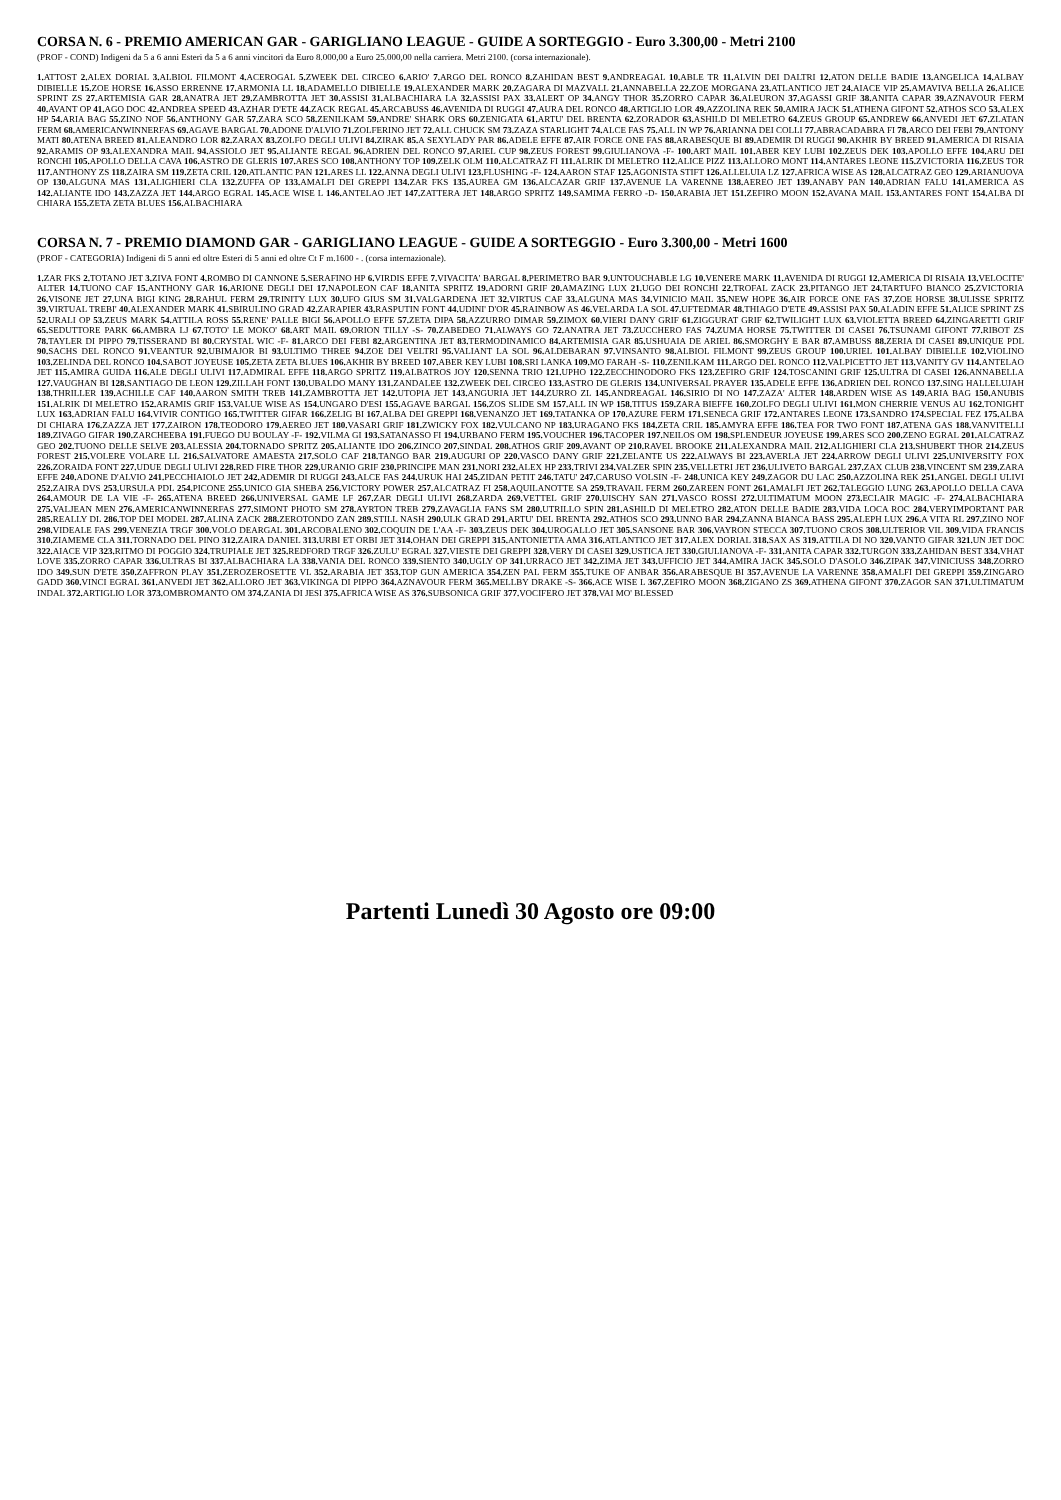CORSA N. 6 - PREMIO AMERICAN GAR - GARIGLIANO LEAGUE - GUIDE A SORTEGGIO - Euro 3.300,00 - Metri 2100
(PROF - COND) Indigeni da 5 a 6 anni Esteri da 5 a 6 anni vincitori da Euro 8.000,00 a Euro 25.000,00 nella carriera. Metri 2100. (corsa internazionale).
1. ATTOST 2. ALEX DORIAL 3. ALBIOL FILMONT 4. ACEROGAL 5. ZWEEK DEL CIRCEO 6. ARIO' 7. ARGO DEL RONCO 8. ZAHIDAN BEST 9. ANDREAGAL 10. ABLE TR 11. ALVIN DEI DALTRI 12. ATON DELLE BADIE 13. ANGELICA 14. ALBAY DIBIELLE 15. ZOE HORSE 16. ASSO ERRENNE 17. ARMONIA LL 18. ADAMELLO DIBIELLE 19. ALEXANDER MARK 20. ZAGARA DI MAZVALL 21. ANNABELLA 22. ZOE MORGANA 23. ATLANTICO JET 24. AIACE VIP 25. AMAVIVA BELLA 26. ALICE SPRINT ZS 27. ARTEMISIA GAR 28. ANATRA JET 29. ZAMBROTTA JET 30. ASSISI 31. ALBACHIARA LA 32. ASSISI PAX 33. ALERT OP 34. ANGY THOR 35. ZORRO CAPAR 36. ALEURON 37. AGASSI GRIF 38. ANITA CAPAR 39. AZNAVOUR FERM 40. AVANT OP 41. AGO DOC 42. ANDREA SPEED 43. AZHAR D'ETE 44. ZACK REGAL 45. ARCABUSS 46. AVENIDA DI RUGGI 47. AURA DEL RONCO 48. ARTIGLIO LOR 49. AZZOLINA REK 50. AMIRA JACK 51. ATHENA GIFONT 52. ATHOS SCO 53. ALEX HP 54. ARIA BAG 55. ZINO NOF 56. ANTHONY GAR 57. ZARA SCO 58. ZENILKAM 59. ANDRE' SHARK ORS 60. ZENIGATA 61. ARTU' DEL BRENTA 62. ZORADOR 63. ASHILD DI MELETRO 64. ZEUS GROUP 65. ANDREW 66. ANVEDI JET 67. ZLATAN FERM 68. AMERICANWINNERFAS 69. AGAVE BARGAL 70. ADONE D'ALVIO 71. ZOLFERINO JET 72. ALL CHUCK SM 73. ZAZA STARLIGHT 74. ALCE FAS 75. ALL IN WP 76. ARIANNA DEI COLLI 77. ABRACADABRA FI 78. ARCO DEI FEBI 79. ANTONY MATI 80. ATENA BREED 81. ALEANDRO LOR 82. ZARAX 83. ZOLFO DEGLI ULIVI 84. ZIRAK 85. A SEXYLADY PAR 86. ADELE EFFE 87. AIR FORCE ONE FAS 88. ARABESQUE BI 89. ADEMIR DI RUGGI 90. AKHIR BY BREED 91. AMERICA DI RISAIA 92. ARAMIS OP 93. ALEXANDRA MAIL 94. ASSIOLO JET 95. ALIANTE REGAL 96. ADRIEN DEL RONCO 97. ARIEL CUP 98. ZEUS FOREST 99. GIULIANOVA -F- 100. ART MAIL 101. ABER KEY LUBI 102. ZEUS DEK 103. APOLLO EFFE 104. ARU DEI RONCHI 105. APOLLO DELLA CAVA 106. ASTRO DE GLERIS 107. ARES SCO 108. ANTHONY TOP 109. ZELK OLM 110. ALCATRAZ FI 111. ALRIK DI MELETRO 112. ALICE PIZZ 113. ALLORO MONT 114. ANTARES LEONE 115. ZVICTORIA 116. ZEUS TOR 117. ANTHONY ZS 118. ZAIRA SM 119. ZETA CRIL 120. ATLANTIC PAN 121. ARES LL 122. ANNA DEGLI ULIVI 123. FLUSHING -F- 124. AARON STAF 125. AGONISTA STIFT 126. ALLELUIA LZ 127. AFRICA WISE AS 128. ALCATRAZ GEO 129. ARIANUOVA OP 130. ALGUNA MAS 131. ALIGHIERI CLA 132. ZUFFA OP 133. AMALFI DEI GREPPI 134. ZAR FKS 135. AUREA GM 136. ALCAZAR GRIF 137. AVENUE LA VARENNE 138. AEREO JET 139. ANABY PAN 140. ADRIAN FALU 141. AMERICA AS 142. ALIANTE IDO 143. ZAZZA JET 144. ARGO EGRAL 145. ACE WISE L 146. ANTELAO JET 147. ZATTERA JET 148. ARGO SPRITZ 149. SAMIMA FERRO -D- 150. ARABIA JET 151. ZEFIRO MOON 152. AVANA MAIL 153. ANTARES FONT 154. ALBA DI CHIARA 155. ZETA ZETA BLUES 156. ALBACHIARA
CORSA N. 7 - PREMIO DIAMOND GAR - GARIGLIANO LEAGUE - GUIDE A SORTEGGIO - Euro 3.300,00 - Metri 1600
(PROF - CATEGORIA) Indigeni di 5 anni ed oltre Esteri di 5 anni ed oltre Ct F m.1600 - . (corsa internazionale).
1. ZAR FKS 2. TOTANO JET 3. ZIVA FONT 4. ROMBO DI CANNONE 5. SERAFINO HP 6. VIRDIS EFFE 7. VIVACITA' BARGAL 8. PERIMETRO BAR 9. UNTOUCHABLE LG 10. VENERE MARK 11. AVENIDA DI RUGGI 12. AMERICA DI RISAIA 13. VELOCITE' ALTER 14. TUONO CAF 15. ANTHONY GAR 16. ARIONE DEGLI DEI 17. NAPOLEON CAF 18. ANITA SPRITZ 19. ADORNI GRIF 20. AMAZING LUX 21. UGO DEI RONCHI 22. TROFAL ZACK 23. PITANGO JET 24. TARTUFO BIANCO 25. ZVICTORIA 26. VISONE JET 27. UNA BIGI KING 28. RAHUL FERM 29. TRINITY LUX 30. UFO GIUS SM 31. VALGARDENA JET 32. VIRTUS CAF 33. ALGUNA MAS 34. VINICIO MAIL 35. NEW HOPE 36. AIR FORCE ONE FAS 37. ZOE HORSE 38. ULISSE SPRITZ 39. VIRTUAL TREBI' 40. ALEXANDER MARK 41. SBIRULINO GRAD 42. ZARAPIER 43. RASPUTIN FONT 44. UDINI' D'OR 45. RAINBOW AS 46. VELARDA LA SOL 47. UFTEDMAR 48. THIAGO D'ETE 49. ASSISI PAX 50. ALADIN EFFE 51. ALICE SPRINT ZS 52. URALI OP 53. ZEUS MARK 54. ATTILA ROSS 55. RENE' PALLE BIGI 56. APOLLO EFFE 57. ZETA DIPA 58. AZZURRO DIMAR 59. ZIMOX 60. VIERI DANY GRIF 61. ZIGGURAT GRIF 62. TWILIGHT LUX 63. VIOLETTA BREED 64. ZINGARETTI GRIF 65. SEDUTTORE PARK 66. AMBRA LJ 67. TOTO' LE MOKO' 68. ART MAIL 69. ORION TILLY -S- 70. ZABEDEO 71. ALWAYS GO 72. ANATRA JET 73. ZUCCHERO FAS 74. ZUMA HORSE 75. TWITTER DI CASEI 76. TSUNAMI GIFONT 77. RIBOT ZS 78. TAYLER DI PIPPO 79. TISSERAND BI 80. CRYSTAL WIC -F- 81. ARCO DEI FEBI 82. ARGENTINA JET 83. TERMODINAMICO 84. ARTEMISIA GAR 85. USHUAIA DE ARIEL 86. SMORGHY E BAR 87. AMBUSS 88. ZERIA DI CASEI 89. UNIQUE PDL 90. SACHS DEL RONCO 91. VEANTUR 92. UBIMAJOR BI 93. ULTIMO THREE 94. ZOE DEI VELTRI 95. VALIANT LA SOL 96. ALDEBARAN 97. VINSANTO 98. ALBIOL FILMONT 99. ZEUS GROUP 100. URIEL 101. ALBAY DIBIELLE 102. VIOLINO 103. ZELINDA DEL RONCO 104. SABOT JOYEUSE 105. ZETA ZETA BLUES 106. AKHIR BY BREED 107. ABER KEY LUBI 108. SRI LANKA 109. MO FARAH -S- 110. ZENILKAM 111. ARGO DEL RONCO 112. VALPICETTO JET 113. VANITY GV 114. ANTELAO JET 115. AMIRA GUIDA 116. ALE DEGLI ULIVI 117. ADMIRAL EFFE 118. ARGO SPRITZ 119. ALBATROS JOY 120. SENNA TRIO 121. UPHO 122. ZECCHINODORO FKS 123. ZEFIRO GRIF 124. TOSCANINI GRIF 125. ULTRA DI CASEI 126. ANNABELLA 127. VAUGHAN BI 128. SANTIAGO DE LEON 129. ZILLAH FONT 130. UBALDO MANY 131. ZANDALEE 132. ZWEEK DEL CIRCEO 133. ASTRO DE GLERIS 134. UNIVERSAL PRAYER 135. ADELE EFFE 136. ADRIEN DEL RONCO 137. SING HALLELUJAH 138. THRILLER 139. ACHILLE CAF 140. AARON SMITH TREB 141. ZAMBROTTA JET 142. UTOPIA JET 143. ANGURIA JET 144. ZURRO ZL 145. ANDREAGAL 146. SIRIO DI NO 147. ZAZA' ALTER 148. ARDEN WISE AS 149. ARIA BAG 150. ANUBIS 151. ALRIK DI MELETRO 152. ARAMIS GRIF 153. VALUE WISE AS 154. UNGARO D'ESI 155. AGAVE BARGAL 156. ZOS SLIDE SM 157. ALL IN WP 158. TITUS 159. ZARA BIEFFE 160. ZOLFO DEGLI ULIVI 161. MON CHERRIE VENUS AU 162. TONIGHT LUX 163. ADRIAN FALU 164. VIVIR CONTIGO 165. TWITTER GIFAR 166. ZELIG BI 167. ALBA DEI GREPPI 168. VENANZO JET 169. TATANKA OP 170. AZURE FERM 171. SENECA GRIF 172. ANTARES LEONE 173. SANDRO 174. SPECIAL FEZ 175. ALBA DI CHIARA 176. ZAZZA JET 177. ZAIRON 178. TEODORO 179. AEREO JET 180. VASARI GRIF 181. ZWICKY FOX 182. VULCANO NP 183. URAGANO FKS 184. ZETA CRIL 185. AMYRA EFFE 186. TEA FOR TWO FONT 187. ATENA GAS 188. VANVITELLI 189. ZIVAGO GIFAR 190. ZARCHEEBA 191. FUEGO DU BOULAY -F- 192. VILMA GI 193. SATANASSO FI 194. URBANO FERM 195. VOUCHER 196. TACOPER 197. NEILOS OM 198. SPLENDEUR JOYEUSE 199. ARES SCO 200. ZENO EGRAL 201. ALCATRAZ GEO 202. TUONO DELLE SELVE 203. ALESSIA 204. TORNADO SPRITZ 205. ALIANTE IDO 206. ZINCO 207. SINDAL 208. ATHOS GRIF 209. AVANT OP 210. RAVEL BROOKE 211. ALEXANDRA MAIL 212. ALIGHIERI CLA 213. SHUBERT THOR 214. ZEUS FOREST 215. VOLERE VOLARE LL 216. SALVATORE AMAESTA 217. SOLO CAF 218. TANGO BAR 219. AUGURI OP 220. VASCO DANY GRIF 221. ZELANTE US 222. ALWAYS BI 223. AVERLA JET 224. ARROW DEGLI ULIVI 225. UNIVERSITY FOX 226. ZORAIDA FONT 227. UDUE DEGLI ULIVI 228. RED FIRE THOR 229. URANIO GRIF 230. PRINCIPE MAN 231. NORI 232. ALEX HP 233. TRIVI 234. VALZER SPIN 235. VELLETRI JET 236. ULIVETO BARGAL 237. ZAX CLUB 238. VINCENT SM 239. ZARA EFFE 240. ADONE D'ALVIO 241. PECCHIAIOLO JET 242. ADEMIR DI RUGGI 243. ALCE FAS 244. URUK HAI 245. ZIDAN PETIT 246. TATU' 247. CARUSO VOLSIN -F- 248. UNICA KEY 249. ZAGOR DU LAC 250. AZZOLINA REK 251. ANGEL DEGLI ULIVI 252. ZAIRA DVS 253. URSULA PDL 254. PICONE 255. UNICO GIA SHEBA 256. VICTORY POWER 257. ALCATRAZ FI 258. AQUILANOTTE SA 259. TRAVAIL FERM 260. ZAREEN FONT 261. AMALFI JET 262. TALEGGIO LUNG 263. APOLLO DELLA CAVA 264. AMOUR DE LA VIE -F- 265. ATENA BREED 266. UNIVERSAL GAME LF 267. ZAR DEGLI ULIVI 268. ZARDA 269. VETTEL GRIF 270. UISCHY SAN 271. VASCO ROSSI 272. ULTIMATUM MOON 273. ECLAIR MAGIC -F- 274. ALBACHIARA 275. VALJEAN MEN 276. AMERICANWINNERFAS 277. SIMONT PHOTO SM 278. AYRTON TREB 279. ZAVAGLIA FANS SM 280. UTRILLO SPIN 281. ASHILD DI MELETRO 282. ATON DELLE BADIE 283. VIDA LOCA ROC 284. VERYIMPORTANT PAR 285. REALLY DL 286. TOP DEI MODEL 287. ALINA ZACK 288. ZEROTONDO ZAN 289. STILL NASH 290. ULK GRAD 291. ARTU' DEL BRENTA 292. ATHOS SCO 293. UNNO BAR 294. ZANNA BIANCA BASS 295. ALEPH LUX 296. A VITA RL 297. ZINO NOF 298. VIDEALE FAS 299. VENEZIA TRGF 300. VOLO DEARGAL 301. ARCOBALENO 302. COQUIN DE L'AA -F- 303. ZEUS DEK 304. UROGALLO JET 305. SANSONE BAR 306. VAYRON STECCA 307. TUONO CROS 308. ULTERIOR VIL 309. VIDA FRANCIS 310. ZIAMEME CLA 311. TORNADO DEL PINO 312. ZAIRA DANIEL 313. URBI ET ORBI JET 314. OHAN DEI GREPPI 315. ANTONIETTA AMA 316. ATLANTICO JET 317. ALEX DORIAL 318. SAX AS 319. ATTILA DI NO 320. VANTO GIFAR 321. UN JET DOC 322. AIACE VIP 323. RITMO DI POGGIO 324. TRUPIALE JET 325. REDFORD TRGF 326. ZULU' EGRAL 327. VIESTE DEI GREPPI 328. VERY DI CASEI 329. USTICA JET 330. GIULIANOVA -F- 331. ANITA CAPAR 332. TURGON 333. ZAHIDAN BEST 334. VHAT LOVE 335. ZORRO CAPAR 336. ULTRAS BI 337. ALBACHIARA LA 338. VANIA DEL RONCO 339. SIENTO 340. UGLY OP 341. URRACO JET 342. ZIMA JET 343. UFFICIO JET 344. AMIRA JACK 345. SOLO D'ASOLO 346. ZIPAK 347. VINICIUSS 348. ZORRO IDO 349. SUN D'ETE 350. ZAFFRON PLAY 351. ZEROZEROSETTE VL 352. ARABIA JET 353. TOP GUN AMERICA 354. ZEN PAL FERM 355. TUKE OF ANBAR 356. ARABESQUE BI 357. AVENUE LA VARENNE 358. AMALFI DEI GREPPI 359. ZINGARO GADD 360. VINCI EGRAL 361. ANVEDI JET 362. ALLORO JET 363. VIKINGA DI PIPPO 364. AZNAVOUR FERM 365. MELLBY DRAKE -S- 366. ACE WISE L 367. ZEFIRO MOON 368. ZIGANO ZS 369. ATHENA GIFONT 370. ZAGOR SAN 371. ULTIMATUM INDAL 372. ARTIGLIO LOR 373. OMBROMANTO OM 374. ZANIA DI JESI 375. AFRICA WISE AS 376. SUBSONICA GRIF 377. VOCIFERO JET 378. VAI MO' BLESSED
Partenti Lunedì 30 Agosto ore 09:00